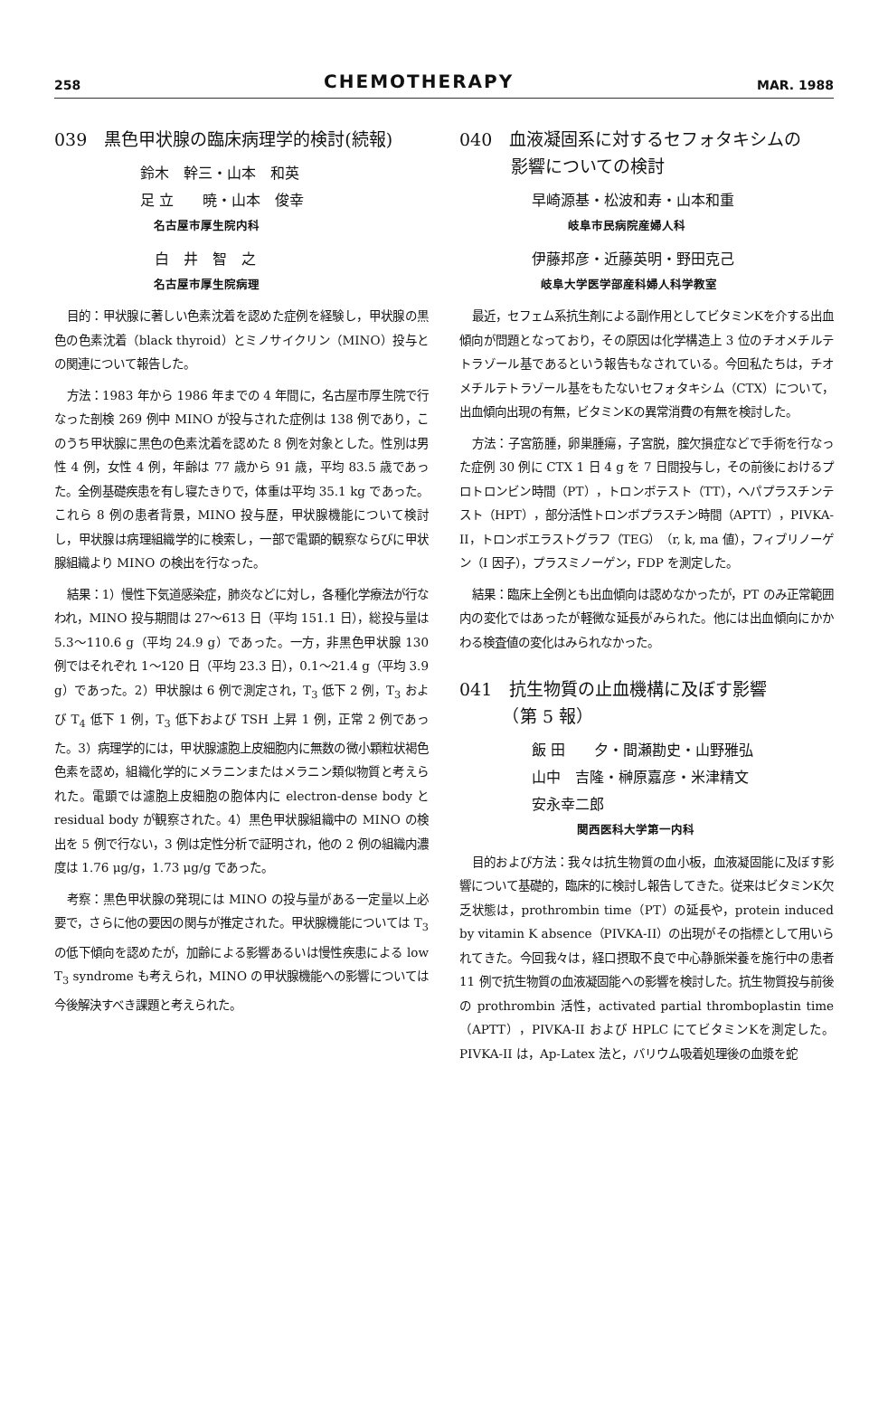258
CHEMOTHERAPY
MAR. 1988
039　黒色甲状腺の臨床病理学的検討(続報)
鈴木　幹三・山本　和英
足 立　　暁・山本　俊幸
名古屋市厚生院内科
　白　井　智　之
名古屋市厚生院病理
目的：甲状腺に著しい色素沈着を認めた症例を経験し，甲状腺の黒色の色素沈着（black thyroid）とミノサイクリン（MINO）投与との関連について報告した。
方法：1983 年から 1986 年までの 4 年間に，名古屋市厚生院で行なった剖検 269 例中 MINO が投与された症例は 138 例であり，このうち甲状腺に黒色の色素沈着を認めた 8 例を対象とした。性別は男性 4 例，女性 4 例，年齢は 77 歳から 91 歳，平均 83.5 歳であった。全例基礎疾患を有し寝たきりで，体重は平均 35.1 kg であった。これら 8 例の患者背景，MINO 投与歴，甲状腺機能について検討し，甲状腺は病理組織学的に検索し，一部で電顕的観察ならびに甲状腺組織より MINO の検出を行なった。
結果：1）慢性下気道感染症，肺炎などに対し，各種化学療法が行なわれ，MINO 投与期間は 27〜613 日（平均 151.1 日），総投与量は 5.3〜110.6 g（平均 24.9 g）であった。一方，非黒色甲状腺 130 例ではそれぞれ 1〜120 日（平均 23.3 日），0.1〜21.4 g（平均 3.9 g）であった。2）甲状腺は 6 例で測定され，T<sub>3</sub> 低下 2 例，T<sub>3</sub> および T<sub>4</sub> 低下 1 例，T<sub>3</sub> 低下および TSH 上昇 1 例，正常 2 例であった。3）病理学的には，甲状腺濾胞上皮細胞内に無数の微小顆粒状褐色色素を認め，組織化学的にメラニンまたはメラニン類似物質と考えられた。電顕では濾胞上皮細胞の胞体内に electron-dense body と residual body が観察された。4）黒色甲状腺組織中の MINO の検出を 5 例で行ない，3 例は定性分析で証明され，他の 2 例の組織内濃度は 1.76 μg/g，1.73 μg/g であった。
考察：黒色甲状腺の発現には MINO の投与量がある一定量以上必要で，さらに他の要因の関与が推定された。甲状腺機能については T<sub>3</sub> の低下傾向を認めたが，加齢による影響あるいは慢性疾患による low T<sub>3</sub> syndrome も考えられ，MINO の甲状腺機能への影響については今後解決すべき課題と考えられた。
040　血液凝固系に対するセフォタキシムの
　　　影響についての検討
早崎源基・松波和寿・山本和重
岐阜市民病院産婦人科
伊藤邦彦・近藤英明・野田克己
岐阜大学医学部産科婦人科学教室
最近，セフェム系抗生剤による副作用としてビタミンKを介する出血傾向が問題となっており，その原因は化学構造上 3 位のチオメチルテトラゾール基であるという報告もなされている。今回私たちは，チオメチルテトラゾール基をもたないセフォタキシム（CTX）について，出血傾向出現の有無，ビタミンKの異常消費の有無を検討した。
方法：子宮筋腫，卵巣腫瘍，子宮脱，腟欠損症などで手術を行なった症例 30 例に CTX 1 日 4 g を 7 日間投与し，その前後におけるプロトロンビン時間（PT），トロンボテスト（TT），ヘパプラスチンテスト（HPT），部分活性トロンボプラスチン時間（APTT），PIVKA-II，トロンボエラストグラフ（TEG）（r, k, ma 値），フィブリノーゲン（I 因子），プラスミノーゲン，FDP を測定した。
結果：臨床上全例とも出血傾向は認めなかったが，PT のみ正常範囲内の変化ではあったが軽微な延長がみられた。他には出血傾向にかかわる検査値の変化はみられなかった。
041　抗生物質の止血機構に及ぼす影響
　　　（第 5 報）
飯 田　　夕・間瀬勘史・山野雅弘
山中　吉隆・榊原嘉彦・米津精文
安永幸二郎
関西医科大学第一内科
目的および方法：我々は抗生物質の血小板，血液凝固能に及ぼす影響について基礎的，臨床的に検討し報告してきた。従来はビタミンK欠乏状態は，prothrombin time（PT）の延長や，protein induced by vitamin K absence（PIVKA-II）の出現がその指標として用いられてきた。今回我々は，経口摂取不良で中心静脈栄養を施行中の患者 11 例で抗生物質の血液凝固能への影響を検討した。抗生物質投与前後の prothrombin 活性，activated partial thromboplastin time（APTT），PIVKA-II および HPLC にてビタミンKを測定した。PIVKA-II は，Ap-Latex 法と，バリウム吸着処理後の血漿を蛇